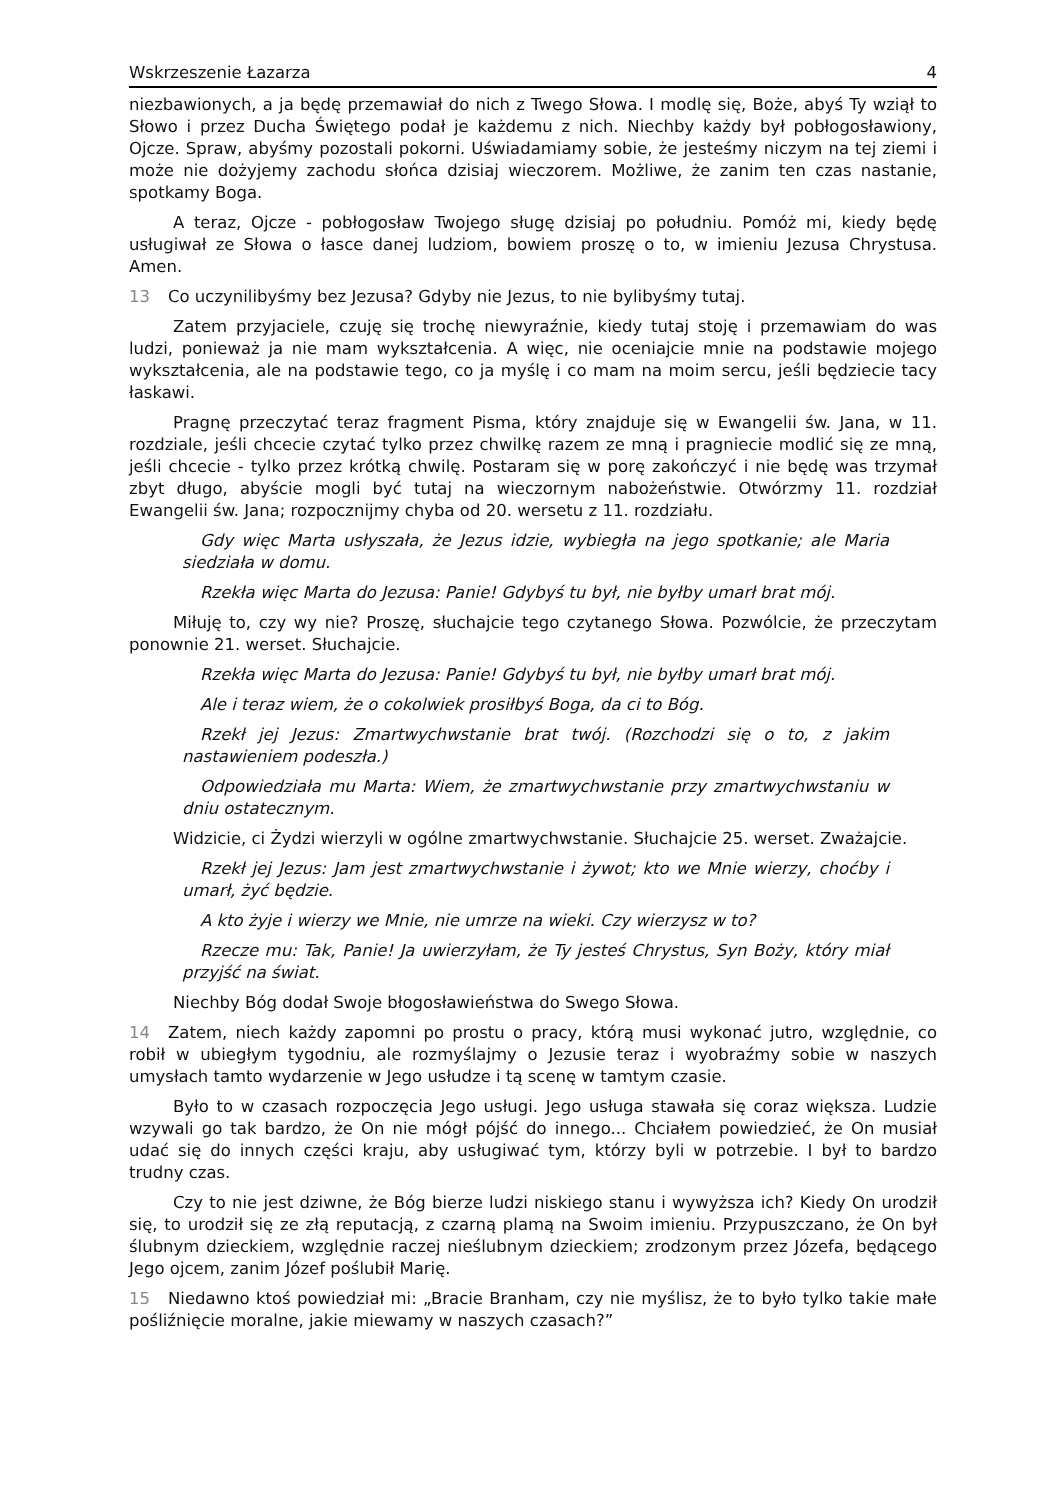Wskrzeszenie Łazarza 4
niezbawionych, a ja będę przemawiał do nich z Twego Słowa. I modlę się, Boże, abyś Ty wziął to Słowo i przez Ducha Świętego podał je każdemu z nich. Niechby każdy był pobłogosławiony, Ojcze. Spraw, abyśmy pozostali pokorni. Uświadamiamy sobie, że jesteśmy niczym na tej ziemi i może nie dożyjemy zachodu słońca dzisiaj wieczorem. Możliwe, że zanim ten czas nastanie, spotkamy Boga.
A teraz, Ojcze - pobłogosław Twojego sługę dzisiaj po południu. Pomóż mi, kiedy będę usługiwał ze Słowa o łasce danej ludziom, bowiem proszę o to, w imieniu Jezusa Chrystusa. Amen.
13 Co uczynilibyśmy bez Jezusa? Gdyby nie Jezus, to nie bylibyśmy tutaj.
Zatem przyjaciele, czuję się trochę niewyraźnie, kiedy tutaj stoję i przemawiam do was ludzi, ponieważ ja nie mam wykształcenia. A więc, nie oceniajcie mnie na podstawie mojego wykształcenia, ale na podstawie tego, co ja myślę i co mam na moim sercu, jeśli będziecie tacy łaskawi.
Pragnę przeczytać teraz fragment Pisma, który znajduje się w Ewangelii św. Jana, w 11. rozdziale, jeśli chcecie czytać tylko przez chwilkę razem ze mną i pragniecie modlić się ze mną, jeśli chcecie - tylko przez krótką chwilę. Postaram się w porę zakończyć i nie będę was trzymał zbyt długo, abyście mogli być tutaj na wieczornym nabożeństwie. Otwórzmy 11. rozdział Ewangelii św. Jana; rozpocznijmy chyba od 20. wersetu z 11. rozdziału.
Gdy więc Marta usłyszała, że Jezus idzie, wybiegła na jego spotkanie; ale Maria siedziała w domu.
Rzekła więc Marta do Jezusa: Panie! Gdybyś tu był, nie byłby umarł brat mój.
Miłuję to, czy wy nie? Proszę, słuchajcie tego czytanego Słowa. Pozwólcie, że przeczytam ponownie 21. werset. Słuchajcie.
Rzekła więc Marta do Jezusa: Panie! Gdybyś tu był, nie byłby umarł brat mój.
Ale i teraz wiem, że o cokolwiek prosiłbyś Boga, da ci to Bóg.
Rzekł jej Jezus: Zmartwychwstanie brat twój. (Rozchodzi się o to, z jakim nastawieniem podeszła.)
Odpowiedziała mu Marta: Wiem, że zmartwychwstanie przy zmartwychwstaniu w dniu ostatecznym.
Widzicie, ci Żydzi wierzyli w ogólne zmartwychwstanie. Słuchajcie 25. werset. Zważajcie.
Rzekł jej Jezus: Jam jest zmartwychwstanie i żywot; kto we Mnie wierzy, choćby i umarł, żyć będzie.
A kto żyje i wierzy we Mnie, nie umrze na wieki. Czy wierzysz w to?
Rzecze mu: Tak, Panie! Ja uwierzyłam, że Ty jesteś Chrystus, Syn Boży, który miał przyjść na świat.
Niechby Bóg dodał Swoje błogosławieństwa do Swego Słowa.
14 Zatem, niech każdy zapomni po prostu o pracy, którą musi wykonać jutro, względnie, co robił w ubiegłym tygodniu, ale rozmyślajmy o Jezusie teraz i wyobraźmy sobie w naszych umysłach tamto wydarzenie w Jego usłudze i tą scenę w tamtym czasie.
Było to w czasach rozpoczęcia Jego usługi. Jego usługa stawała się coraz większa. Ludzie wzywali go tak bardzo, że On nie mógł pójść do innego... Chciałem powiedzieć, że On musiał udać się do innych części kraju, aby usługiwać tym, którzy byli w potrzebie. I był to bardzo trudny czas.
Czy to nie jest dziwne, że Bóg bierze ludzi niskiego stanu i wywyższa ich? Kiedy On urodził się, to urodził się ze złą reputacją, z czarną plamą na Swoim imieniu. Przypuszczano, że On był ślubnym dzieckiem, względnie raczej nieślubnym dzieckiem; zrodzonym przez Józefa, będącego Jego ojcem, zanim Józef poślubił Marię.
15 Niedawno ktoś powiedział mi: „Bracie Branham, czy nie myślisz, że to było tylko takie małe pośliźnięcie moralne, jakie miewamy w naszych czasach?”